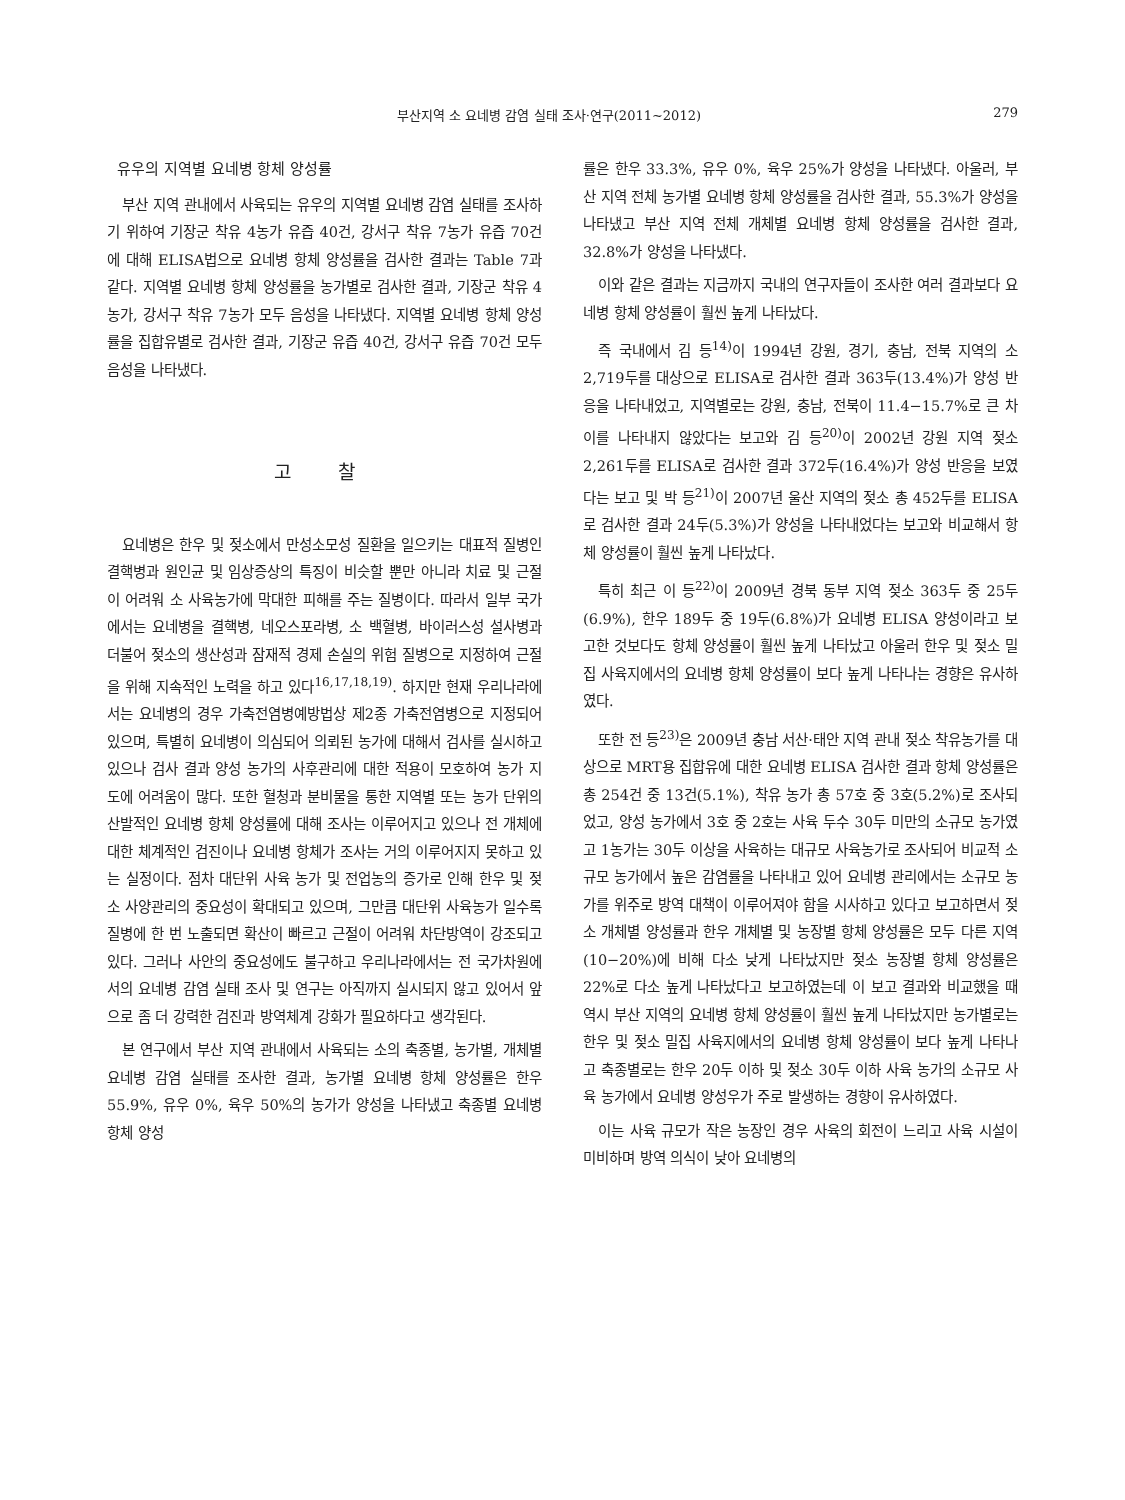부산지역 소 요네병 감염 실태 조사·연구(2011~2012) 279
유우의 지역별 요네병 항체 양성률
부산 지역 관내에서 사육되는 유우의 지역별 요네병 감염 실태를 조사하기 위하여 기장군 착유 4농가 유즙 40건, 강서구 착유 7농가 유즙 70건에 대해 ELISA법으로 요네병 항체 양성률을 검사한 결과는 Table 7과 같다. 지역별 요네병 항체 양성률을 농가별로 검사한 결과, 기장군 착유 4농가, 강서구 착유 7농가 모두 음성을 나타냈다. 지역별 요네병 항체 양성률을 집합유별로 검사한 결과, 기장군 유즙 40건, 강서구 유즙 70건 모두 음성을 나타냈다.
고 찰
요네병은 한우 및 젖소에서 만성소모성 질환을 일으키는 대표적 질병인 결핵병과 원인균 및 임상증상의 특징이 비슷할 뿐만 아니라 치료 및 근절이 어려워 소 사육농가에 막대한 피해를 주는 질병이다. 따라서 일부 국가에서는 요네병을 결핵병, 네오스포라병, 소 백혈병, 바이러스성 설사병과 더불어 젖소의 생산성과 잠재적 경제 손실의 위험 질병으로 지정하여 근절을 위해 지속적인 노력을 하고 있다<sup>16,17,18,19)</sup>. 하지만 현재 우리나라에서는 요네병의 경우 가축전염병예방법상 제2종 가축전염병으로 지정되어 있으며, 특별히 요네병이 의심되어 의뢰된 농가에 대해서 검사를 실시하고 있으나 검사 결과 양성 농가의 사후관리에 대한 적용이 모호하여 농가 지도에 어려움이 많다. 또한 혈청과 분비물을 통한 지역별 또는 농가 단위의 산발적인 요네병 항체 양성률에 대해 조사는 이루어지고 있으나 전 개체에 대한 체계적인 검진이나 요네병 항체가 조사는 거의 이루어지지 못하고 있는 실정이다. 점차 대단위 사육 농가 및 전업농의 증가로 인해 한우 및 젖소 사양관리의 중요성이 확대되고 있으며, 그만큼 대단위 사육농가 일수록 질병에 한 번 노출되면 확산이 빠르고 근절이 어려워 차단방역이 강조되고 있다. 그러나 사안의 중요성에도 불구하고 우리나라에서는 전 국가차원에서의 요네병 감염 실태 조사 및 연구는 아직까지 실시되지 않고 있어서 앞으로 좀 더 강력한 검진과 방역체계 강화가 필요하다고 생각된다.
본 연구에서 부산 지역 관내에서 사육되는 소의 축종별, 농가별, 개체별 요네병 감염 실태를 조사한 결과, 농가별 요네병 항체 양성률은 한우 55.9%, 유우 0%, 육우 50%의 농가가 양성을 나타냈고 축종별 요네병 항체 양성
률은 한우 33.3%, 유우 0%, 육우 25%가 양성을 나타냈다. 아울러, 부산 지역 전체 농가별 요네병 항체 양성률을 검사한 결과, 55.3%가 양성을 나타냈고 부산 지역 전체 개체별 요네병 항체 양성률을 검사한 결과, 32.8%가 양성을 나타냈다.
이와 같은 결과는 지금까지 국내의 연구자들이 조사한 여러 결과보다 요네병 항체 양성률이 훨씬 높게 나타났다.
즉 국내에서 김 등<sup>14)</sup>이 1994년 강원, 경기, 충남, 전북 지역의 소 2,719두를 대상으로 ELISA로 검사한 결과 363두(13.4%)가 양성 반응을 나타내었고, 지역별로는 강원, 충남, 전북이 11.4−15.7%로 큰 차이를 나타내지 않았다는 보고와 김 등<sup>20)</sup>이 2002년 강원 지역 젖소 2,261두를 ELISA로 검사한 결과 372두(16.4%)가 양성 반응을 보였다는 보고 및 박 등<sup>21)</sup>이 2007년 울산 지역의 젖소 총 452두를 ELISA로 검사한 결과 24두(5.3%)가 양성을 나타내었다는 보고와 비교해서 항체 양성률이 훨씬 높게 나타났다.
특히 최근 이 등<sup>22)</sup>이 2009년 경북 동부 지역 젖소 363두 중 25두(6.9%), 한우 189두 중 19두(6.8%)가 요네병 ELISA 양성이라고 보고한 것보다도 항체 양성률이 훨씬 높게 나타났고 아울러 한우 및 젖소 밀집 사육지에서의 요네병 항체 양성률이 보다 높게 나타나는 경향은 유사하였다.
또한 전 등<sup>23)</sup>은 2009년 충남 서산·태안 지역 관내 젖소 착유농가를 대상으로 MRT용 집합유에 대한 요네병 ELISA 검사한 결과 항체 양성률은 총 254건 중 13건(5.1%), 착유 농가 총 57호 중 3호(5.2%)로 조사되었고, 양성 농가에서 3호 중 2호는 사육 두수 30두 미만의 소규모 농가였고 1농가는 30두 이상을 사육하는 대규모 사육농가로 조사되어 비교적 소규모 농가에서 높은 감염률을 나타내고 있어 요네병 관리에서는 소규모 농가를 위주로 방역 대책이 이루어져야 함을 시사하고 있다고 보고하면서 젖소 개체별 양성률과 한우 개체별 및 농장별 항체 양성률은 모두 다른 지역(10−20%)에 비해 다소 낮게 나타났지만 젖소 농장별 항체 양성률은 22%로 다소 높게 나타났다고 보고하였는데 이 보고 결과와 비교했을 때 역시 부산 지역의 요네병 항체 양성률이 훨씬 높게 나타났지만 농가별로는 한우 및 젖소 밀집 사육지에서의 요네병 항체 양성률이 보다 높게 나타나고 축종별로는 한우 20두 이하 및 젖소 30두 이하 사육 농가의 소규모 사육 농가에서 요네병 양성우가 주로 발생하는 경향이 유사하였다.
이는 사육 규모가 작은 농장인 경우 사육의 회전이 느리고 사육 시설이 미비하며 방역 의식이 낮아 요네병의